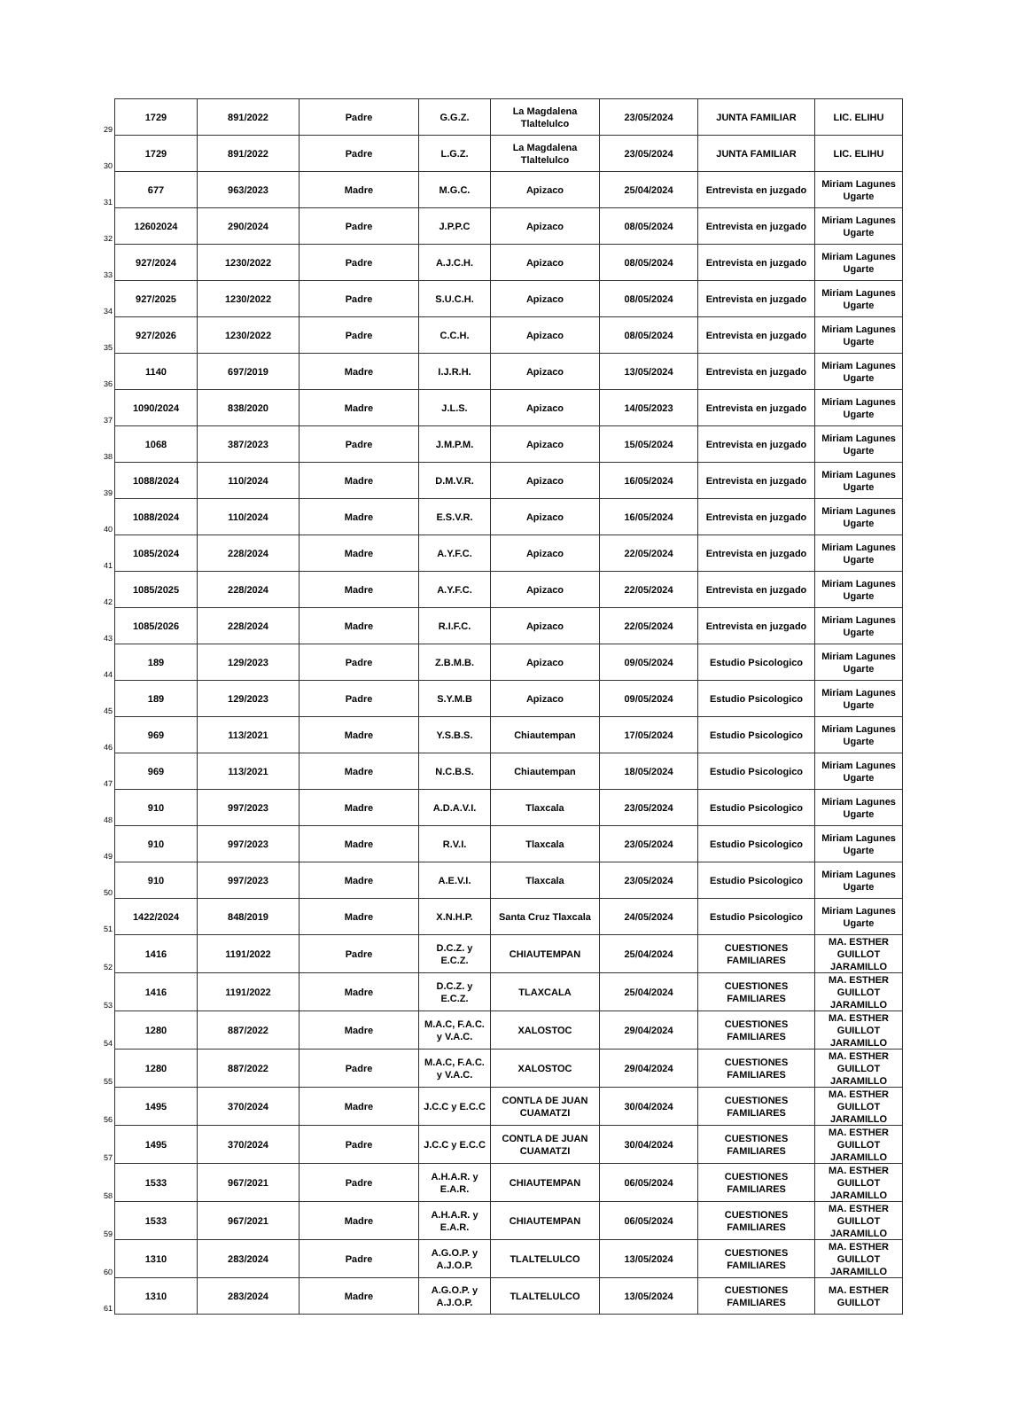| 29 | 1729 | 891/2022 | Padre | G.G.Z. | La Magdalena Tlaltelulco | 23/05/2024 | JUNTA FAMILIAR | LIC. ELIHU |
| 30 | 1729 | 891/2022 | Padre | L.G.Z. | La Magdalena Tlaltelulco | 23/05/2024 | JUNTA FAMILIAR | LIC. ELIHU |
| 31 | 677 | 963/2023 | Madre | M.G.C. | Apizaco | 25/04/2024 | Entrevista en juzgado | Miriam Lagunes Ugarte |
| 32 | 12602024 | 290/2024 | Padre | J.P.P.C | Apizaco | 08/05/2024 | Entrevista en juzgado | Miriam Lagunes Ugarte |
| 33 | 927/2024 | 1230/2022 | Padre | A.J.C.H. | Apizaco | 08/05/2024 | Entrevista en juzgado | Miriam Lagunes Ugarte |
| 34 | 927/2025 | 1230/2022 | Padre | S.U.C.H. | Apizaco | 08/05/2024 | Entrevista en juzgado | Miriam Lagunes Ugarte |
| 35 | 927/2026 | 1230/2022 | Padre | C.C.H. | Apizaco | 08/05/2024 | Entrevista en juzgado | Miriam Lagunes Ugarte |
| 36 | 1140 | 697/2019 | Madre | I.J.R.H. | Apizaco | 13/05/2024 | Entrevista en juzgado | Miriam Lagunes Ugarte |
| 37 | 1090/2024 | 838/2020 | Madre | J.L.S. | Apizaco | 14/05/2023 | Entrevista en juzgado | Miriam Lagunes Ugarte |
| 38 | 1068 | 387/2023 | Padre | J.M.P.M. | Apizaco | 15/05/2024 | Entrevista en juzgado | Miriam Lagunes Ugarte |
| 39 | 1088/2024 | 110/2024 | Madre | D.M.V.R. | Apizaco | 16/05/2024 | Entrevista en juzgado | Miriam Lagunes Ugarte |
| 40 | 1088/2024 | 110/2024 | Madre | E.S.V.R. | Apizaco | 16/05/2024 | Entrevista en juzgado | Miriam Lagunes Ugarte |
| 41 | 1085/2024 | 228/2024 | Madre | A.Y.F.C. | Apizaco | 22/05/2024 | Entrevista en juzgado | Miriam Lagunes Ugarte |
| 42 | 1085/2025 | 228/2024 | Madre | A.Y.F.C. | Apizaco | 22/05/2024 | Entrevista en juzgado | Miriam Lagunes Ugarte |
| 43 | 1085/2026 | 228/2024 | Madre | R.I.F.C. | Apizaco | 22/05/2024 | Entrevista en juzgado | Miriam Lagunes Ugarte |
| 44 | 189 | 129/2023 | Padre | Z.B.M.B. | Apizaco | 09/05/2024 | Estudio Psicologico | Miriam Lagunes Ugarte |
| 45 | 189 | 129/2023 | Padre | S.Y.M.B | Apizaco | 09/05/2024 | Estudio Psicologico | Miriam Lagunes Ugarte |
| 46 | 969 | 113/2021 | Madre | Y.S.B.S. | Chiautempan | 17/05/2024 | Estudio Psicologico | Miriam Lagunes Ugarte |
| 47 | 969 | 113/2021 | Madre | N.C.B.S. | Chiautempan | 18/05/2024 | Estudio Psicologico | Miriam Lagunes Ugarte |
| 48 | 910 | 997/2023 | Madre | A.D.A.V.I. | Tlaxcala | 23/05/2024 | Estudio Psicologico | Miriam Lagunes Ugarte |
| 49 | 910 | 997/2023 | Madre | R.V.I. | Tlaxcala | 23/05/2024 | Estudio Psicologico | Miriam Lagunes Ugarte |
| 50 | 910 | 997/2023 | Madre | A.E.V.I. | Tlaxcala | 23/05/2024 | Estudio Psicologico | Miriam Lagunes Ugarte |
| 51 | 1422/2024 | 848/2019 | Madre | X.N.H.P. | Santa Cruz Tlaxcala | 24/05/2024 | Estudio Psicologico | Miriam Lagunes Ugarte |
| 52 | 1416 | 1191/2022 | Padre | D.C.Z. y E.C.Z. | CHIAUTEMPAN | 25/04/2024 | CUESTIONES FAMILIARES | MA. ESTHER GUILLOT JARAMILLO |
| 53 | 1416 | 1191/2022 | Madre | D.C.Z. y E.C.Z. | TLAXCALA | 25/04/2024 | CUESTIONES FAMILIARES | MA. ESTHER GUILLOT JARAMILLO |
| 54 | 1280 | 887/2022 | Madre | M.A.C, F.A.C. y V.A.C. | XALOSTOC | 29/04/2024 | CUESTIONES FAMILIARES | MA. ESTHER GUILLOT JARAMILLO |
| 55 | 1280 | 887/2022 | Padre | M.A.C, F.A.C. y V.A.C. | XALOSTOC | 29/04/2024 | CUESTIONES FAMILIARES | MA. ESTHER GUILLOT JARAMILLO |
| 56 | 1495 | 370/2024 | Madre | J.C.C y E.C.C | CONTLA DE JUAN CUAMATZI | 30/04/2024 | CUESTIONES FAMILIARES | MA. ESTHER GUILLOT JARAMILLO |
| 57 | 1495 | 370/2024 | Padre | J.C.C y E.C.C | CONTLA DE JUAN CUAMATZI | 30/04/2024 | CUESTIONES FAMILIARES | MA. ESTHER GUILLOT JARAMILLO |
| 58 | 1533 | 967/2021 | Padre | A.H.A.R. y E.A.R. | CHIAUTEMPAN | 06/05/2024 | CUESTIONES FAMILIARES | MA. ESTHER GUILLOT JARAMILLO |
| 59 | 1533 | 967/2021 | Madre | A.H.A.R. y E.A.R. | CHIAUTEMPAN | 06/05/2024 | CUESTIONES FAMILIARES | MA. ESTHER GUILLOT JARAMILLO |
| 60 | 1310 | 283/2024 | Padre | A.G.O.P. y A.J.O.P. | TLALTELULCO | 13/05/2024 | CUESTIONES FAMILIARES | MA. ESTHER GUILLOT JARAMILLO |
| 61 | 1310 | 283/2024 | Madre | A.G.O.P. y A.J.O.P. | TLALTELULCO | 13/05/2024 | CUESTIONES FAMILIARES | MA. ESTHER GUILLOT |